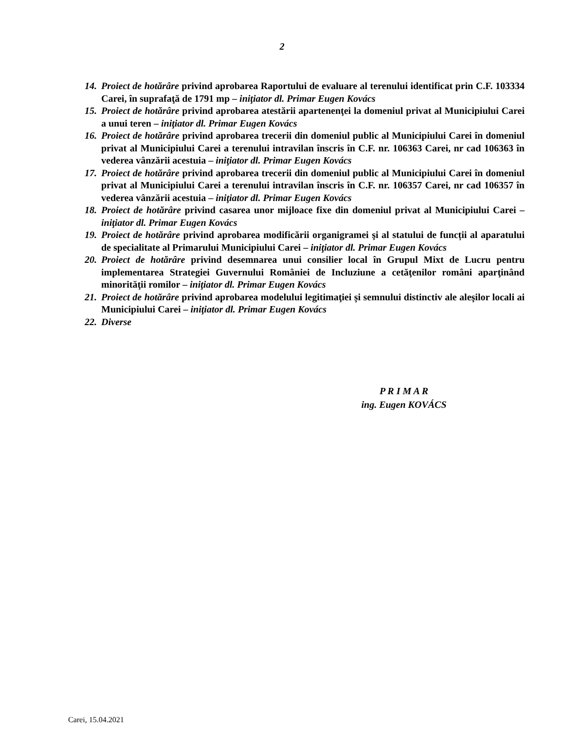2
14. Proiect de hotărâre privind aprobarea Raportului de evaluare al terenului identificat prin C.F. 103334 Carei, în suprafaţă de 1791 mp – iniţiator dl. Primar Eugen Kovács
15. Proiect de hotărâre privind aprobarea atestării apartenenţei la domeniul privat al Municipiului Carei a unui teren – iniţiator dl. Primar Eugen Kovács
16. Proiect de hotărâre privind aprobarea trecerii din domeniul public al Municipiului Carei în domeniul privat al Municipiului Carei a terenului intravilan înscris în C.F. nr. 106363 Carei, nr cad 106363 în vederea vânzării acestuia – iniţiator dl. Primar Eugen Kovács
17. Proiect de hotărâre privind aprobarea trecerii din domeniul public al Municipiului Carei în domeniul privat al Municipiului Carei a terenului intravilan înscris în C.F. nr. 106357 Carei, nr cad 106357 în vederea vânzării acestuia – iniţiator dl. Primar Eugen Kovács
18. Proiect de hotărâre privind casarea unor mijloace fixe din domeniul privat al Municipiului Carei – iniţiator dl. Primar Eugen Kovács
19. Proiect de hotărâre privind aprobarea modificării organigramei şi al statului de funcții al aparatului de specialitate al Primarului Municipiului Carei – iniţiator dl. Primar Eugen Kovács
20. Proiect de hotărâre privind desemnarea unui consilier local în Grupul Mixt de Lucru pentru implementarea Strategiei Guvernului României de Incluziune a cetăţenilor români aparţinând minorităţii romilor – iniţiator dl. Primar Eugen Kovács
21. Proiect de hotărâre privind aprobarea modelului legitimaţiei și semnului distinctiv ale aleşilor locali ai Municipiului Carei – iniţiator dl. Primar Eugen Kovács
22. Diverse
P R I M A R
ing. Eugen KOVÁCS
Carei, 15.04.2021